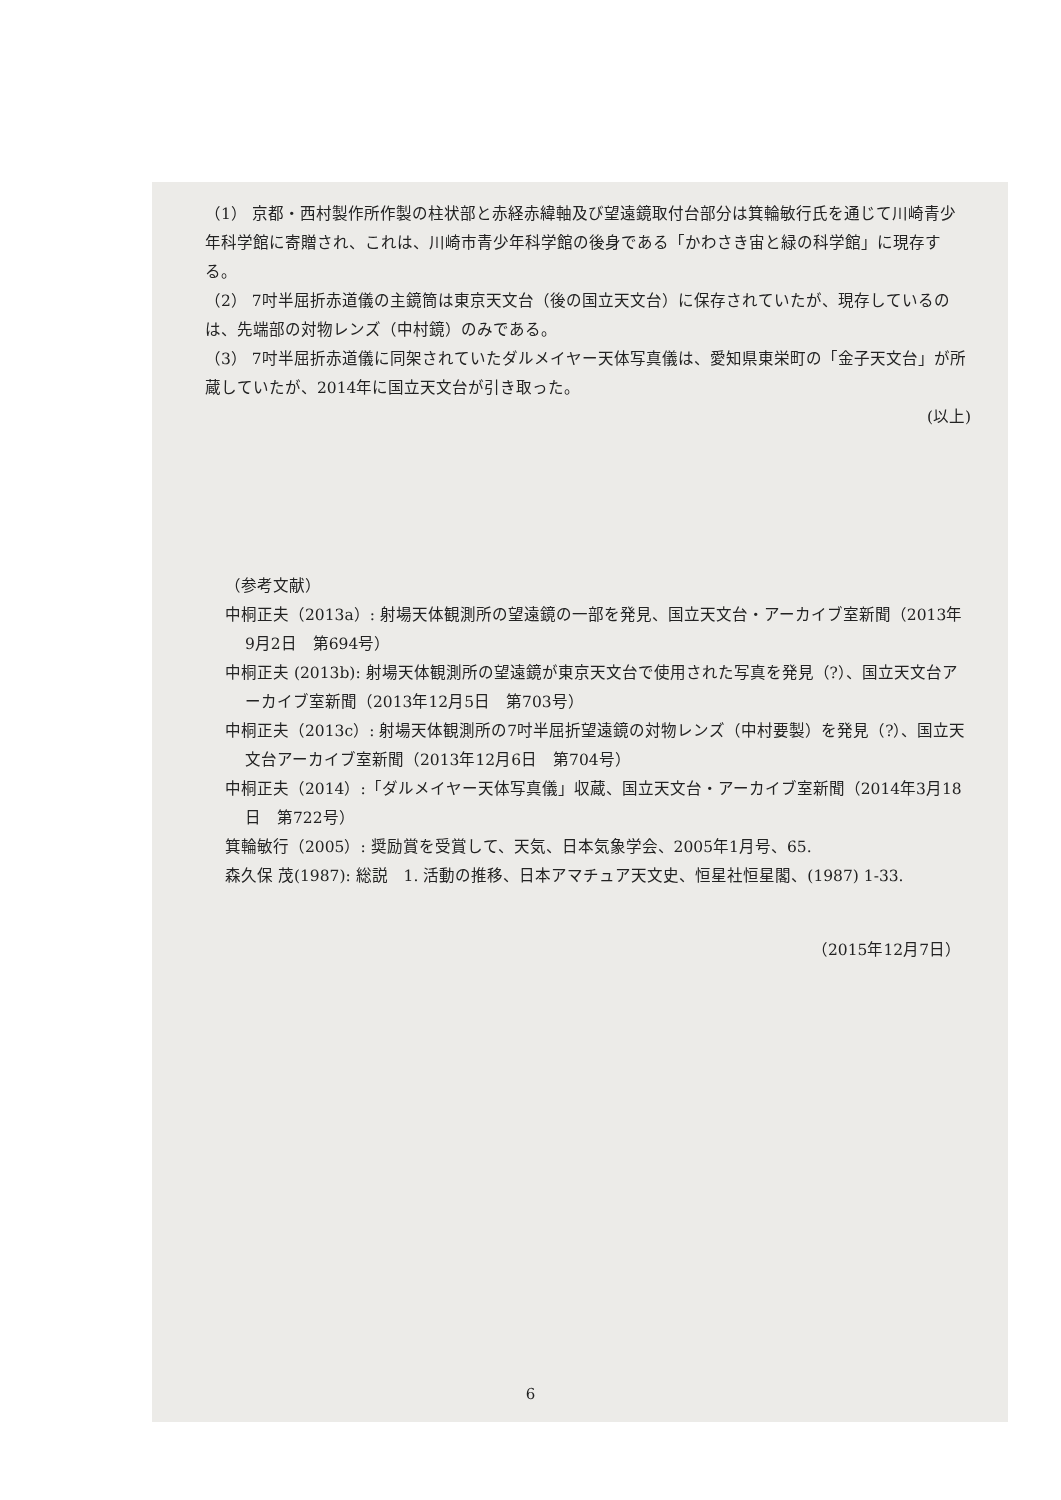（1） 京都・西村製作所作製の柱状部と赤経赤緯軸及び望遠鏡取付台部分は箕輪敏行氏を通じて川崎青少年科学館に寄贈され、これは、川崎市青少年科学館の後身である「かわさき宙と緑の科学館」に現存する。
（2） 7吋半屈折赤道儀の主鏡筒は東京天文台（後の国立天文台）に保存されていたが、現存しているのは、先端部の対物レンズ（中村鏡）のみである。
（3） 7吋半屈折赤道儀に同架されていたダルメイヤー天体写真儀は、愛知県東栄町の「金子天文台」が所蔵していたが、2014年に国立天文台が引き取った。
(以上)
（参考文献）
中桐正夫（2013a）: 射場天体観測所の望遠鏡の一部を発見、国立天文台・アーカイブ室新聞（2013年9月2日　第694号）
中桐正夫 (2013b): 射場天体観測所の望遠鏡が東京天文台で使用された写真を発見（?）、国立天文台アーカイブ室新聞（2013年12月5日　第703号）
中桐正夫（2013c）: 射場天体観測所の7吋半屈折望遠鏡の対物レンズ（中村要製）を発見（?）、国立天文台アーカイブ室新聞（2013年12月6日　第704号）
中桐正夫（2014）:「ダルメイヤー天体写真儀」収蔵、国立天文台・アーカイブ室新聞（2014年3月18日　第722号）
箕輪敏行（2005）: 奨励賞を受賞して、天気、日本気象学会、2005年1月号、65.
森久保 茂(1987): 総説　1. 活動の推移、日本アマチュア天文史、恒星社恒星閣、(1987) 1-33.
（2015年12月7日）
6